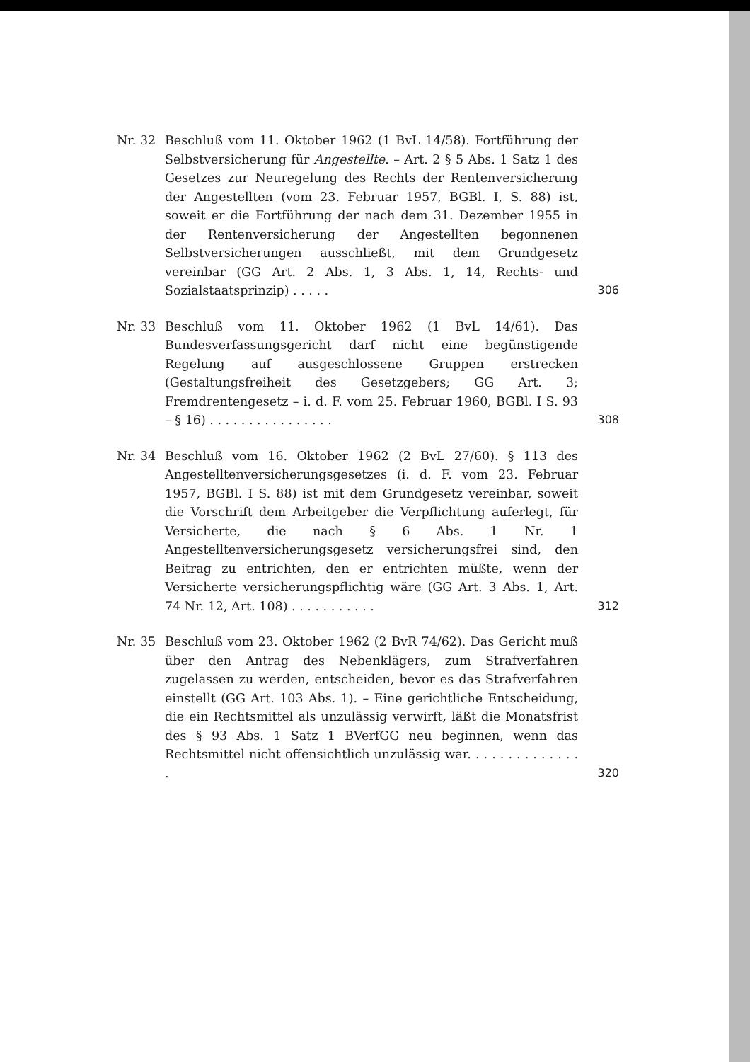Nr. 32 Beschluß vom 11. Oktober 1962 (1 BvL 14/58). Fortführung der Selbstversicherung für Angestellte. – Art. 2 § 5 Abs. 1 Satz 1 des Gesetzes zur Neuregelung des Rechts der Rentenversicherung der Angestellten (vom 23. Februar 1957, BGBl. I, S. 88) ist, soweit er die Fortführung der nach dem 31. Dezember 1955 in der Rentenversicherung der Angestellten begonnenen Selbstversicherungen ausschließt, mit dem Grundgesetz vereinbar (GG Art. 2 Abs. 1, 3 Abs. 1, 14, Rechts- und Sozialstaatsprinzip) . . . . .
306
Nr. 33 Beschluß vom 11. Oktober 1962 (1 BvL 14/61). Das Bundesverfassungsgericht darf nicht eine begünstigende Regelung auf ausgeschlossene Gruppen erstrecken (Gestaltungsfreiheit des Gesetzgebers; GG Art. 3; Fremdrentengesetz – i. d. F. vom 25. Februar 1960, BGBl. I S. 93 – § 16) . . . . . . . . . . . . . . . .
308
Nr. 34 Beschluß vom 16. Oktober 1962 (2 BvL 27/60). § 113 des Angestelltenversicherungsgesetzes (i. d. F. vom 23. Februar 1957, BGBl. I S. 88) ist mit dem Grundgesetz vereinbar, soweit die Vorschrift dem Arbeitgeber die Verpflichtung auferlegt, für Versicherte, die nach § 6 Abs. 1 Nr. 1 Angestelltenversicherungsgesetz versicherungsfrei sind, den Beitrag zu entrichten, den er entrichten müßte, wenn der Versicherte versicherungspflichtig wäre (GG Art. 3 Abs. 1, Art. 74 Nr. 12, Art. 108) . . . . . . . . . . .
312
Nr. 35 Beschluß vom 23. Oktober 1962 (2 BvR 74/62). Das Gericht muß über den Antrag des Nebenklägers, zum Strafverfahren zugelassen zu werden, entscheiden, bevor es das Strafverfahren einstellt (GG Art. 103 Abs. 1). – Eine gerichtliche Entscheidung, die ein Rechtsmittel als unzulässig verwirft, läßt die Monatsfrist des § 93 Abs. 1 Satz 1 BVerfGG neu beginnen, wenn das Rechtsmittel nicht offensichtlich unzulässig war. . . . . . . . . . . . . . .
320